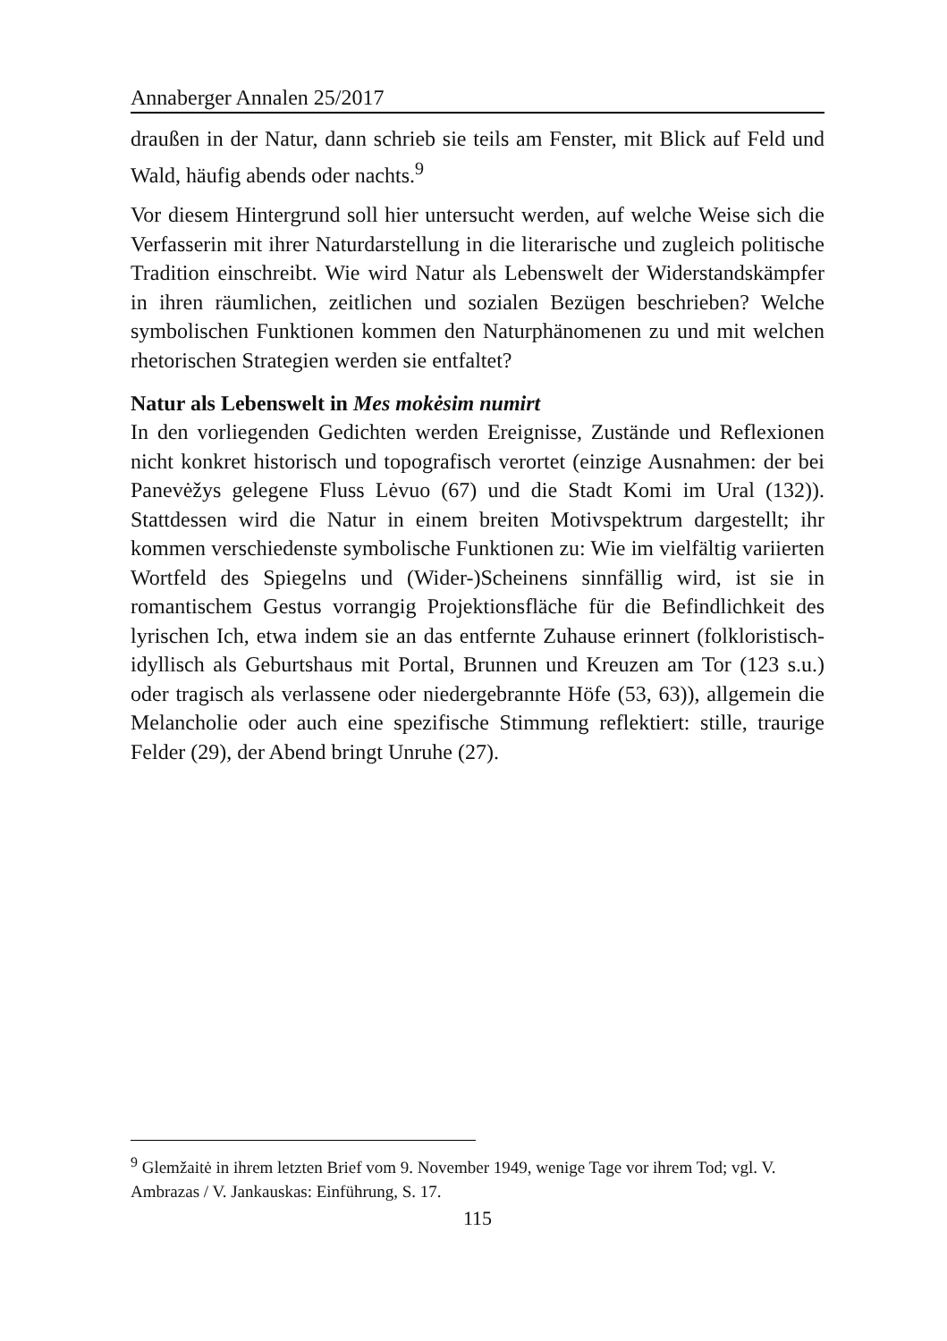Annaberger Annalen 25/2017
draußen in der Natur, dann schrieb sie teils am Fenster, mit Blick auf Feld und Wald, häufig abends oder nachts.<sup>9</sup>
Vor diesem Hintergrund soll hier untersucht werden, auf welche Weise sich die Verfasserin mit ihrer Naturdarstellung in die literarische und zugleich politische Tradition einschreibt. Wie wird Natur als Lebenswelt der Widerstandskämpfer in ihren räumlichen, zeitlichen und sozialen Bezügen beschrieben? Welche symbolischen Funktionen kommen den Naturphänomenen zu und mit welchen rhetorischen Strategien werden sie entfaltet?
Natur als Lebenswelt in Mes mokėsim numirt
In den vorliegenden Gedichten werden Ereignisse, Zustände und Reflexionen nicht konkret historisch und topografisch verortet (einzige Ausnahmen: der bei Panevėžys gelegene Fluss Lėvuo (67) und die Stadt Komi im Ural (132)). Stattdessen wird die Natur in einem breiten Motivspektrum dargestellt; ihr kommen verschiedenste symbolische Funktionen zu: Wie im vielfältig variierten Wortfeld des Spiegelns und (Wider-)Scheinens sinnfällig wird, ist sie in romantischem Gestus vorrangig Projektionsfläche für die Befindlichkeit des lyrischen Ich, etwa indem sie an das entfernte Zuhause erinnert (folkloristisch-idyllisch als Geburtshaus mit Portal, Brunnen und Kreuzen am Tor (123 s.u.) oder tragisch als verlassene oder niedergebrannte Höfe (53, 63)), allgemein die Melancholie oder auch eine spezifische Stimmung reflektiert: stille, traurige Felder (29), der Abend bringt Unruhe (27).
<sup>9</sup> Glemžaitė in ihrem letzten Brief vom 9. November 1949, wenige Tage vor ihrem Tod; vgl. V. Ambrazas / V. Jankauskas: Einführung, S. 17.
115